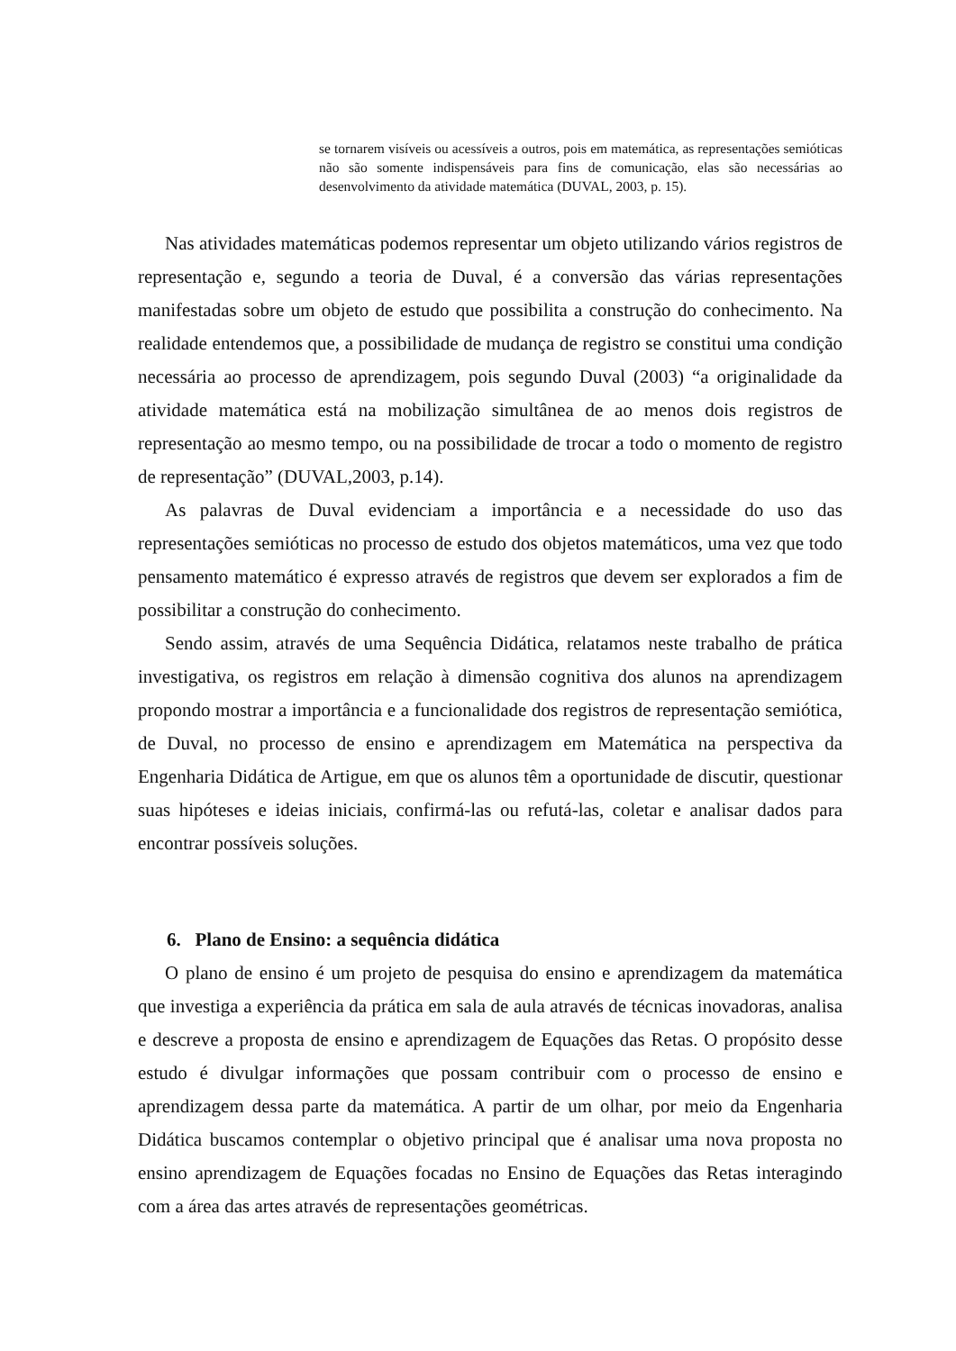se tornarem visíveis ou acessíveis a outros, pois em matemática, as representações semióticas não são somente indispensáveis para fins de comunicação, elas são necessárias ao desenvolvimento da atividade matemática (DUVAL, 2003, p. 15).
Nas atividades matemáticas podemos representar um objeto utilizando vários registros de representação e, segundo a teoria de Duval, é a conversão das várias representações manifestadas sobre um objeto de estudo que possibilita a construção do conhecimento. Na realidade entendemos que, a possibilidade de mudança de registro se constitui uma condição necessária ao processo de aprendizagem, pois segundo Duval (2003) “a originalidade da atividade matemática está na mobilização simultânea de ao menos dois registros de representação ao mesmo tempo, ou na possibilidade de trocar a todo o momento de registro de representação” (DUVAL,2003, p.14).
As palavras de Duval evidenciam a importância e a necessidade do uso das representações semióticas no processo de estudo dos objetos matemáticos, uma vez que todo pensamento matemático é expresso através de registros que devem ser explorados a fim de possibilitar a construção do conhecimento.
Sendo assim, através de uma Sequência Didática, relatamos neste trabalho de prática investigativa, os registros em relação à dimensão cognitiva dos alunos na aprendizagem propondo mostrar a importância e a funcionalidade dos registros de representação semiótica, de Duval, no processo de ensino e aprendizagem em Matemática na perspectiva da Engenharia Didática de Artigue, em que os alunos têm a oportunidade de discutir, questionar suas hipóteses e ideias iniciais, confirmá-las ou refutá-las, coletar e analisar dados para encontrar possíveis soluções.
6. Plano de Ensino: a sequência didática
O plano de ensino é um projeto de pesquisa do ensino e aprendizagem da matemática que investiga a experiência da prática em sala de aula através de técnicas inovadoras, analisa e descreve a proposta de ensino e aprendizagem de Equações das Retas. O propósito desse estudo é divulgar informações que possam contribuir com o processo de ensino e aprendizagem dessa parte da matemática. A partir de um olhar, por meio da Engenharia Didática buscamos contemplar o objetivo principal que é analisar uma nova proposta no ensino aprendizagem de Equações focadas no Ensino de Equações das Retas interagindo com a área das artes através de representações geométricas.